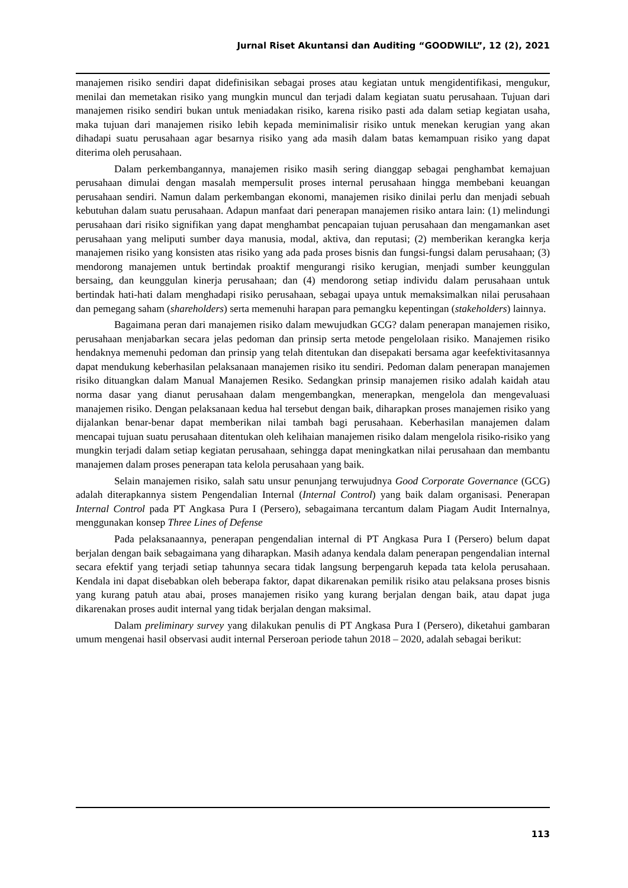Jurnal Riset Akuntansi dan Auditing “GOODWILL”, 12 (2), 2021
manajemen risiko sendiri dapat didefinisikan sebagai proses atau kegiatan untuk mengidentifikasi, mengukur, menilai dan memetakan risiko yang mungkin muncul dan terjadi dalam kegiatan suatu perusahaan. Tujuan dari manajemen risiko sendiri bukan untuk meniadakan risiko, karena risiko pasti ada dalam setiap kegiatan usaha, maka tujuan dari manajemen risiko lebih kepada meminimalisir risiko untuk menekan kerugian yang akan dihadapi suatu perusahaan agar besarnya risiko yang ada masih dalam batas kemampuan risiko yang dapat diterima oleh perusahaan.
Dalam perkembangannya, manajemen risiko masih sering dianggap sebagai penghambat kemajuan perusahaan dimulai dengan masalah mempersulit proses internal perusahaan hingga membebani keuangan perusahaan sendiri. Namun dalam perkembangan ekonomi, manajemen risiko dinilai perlu dan menjadi sebuah kebutuhan dalam suatu perusahaan. Adapun manfaat dari penerapan manajemen risiko antara lain: (1) melindungi perusahaan dari risiko signifikan yang dapat menghambat pencapaian tujuan perusahaan dan mengamankan aset perusahaan yang meliputi sumber daya manusia, modal, aktiva, dan reputasi; (2) memberikan kerangka kerja manajemen risiko yang konsisten atas risiko yang ada pada proses bisnis dan fungsi-fungsi dalam perusahaan; (3) mendorong manajemen untuk bertindak proaktif mengurangi risiko kerugian, menjadi sumber keunggulan bersaing, dan keunggulan kinerja perusahaan; dan (4) mendorong setiap individu dalam perusahaan untuk bertindak hati-hati dalam menghadapi risiko perusahaan, sebagai upaya untuk memaksimalkan nilai perusahaan dan pemegang saham (shareholders) serta memenuhi harapan para pemangku kepentingan (stakeholders) lainnya.
Bagaimana peran dari manajemen risiko dalam mewujudkan GCG? dalam penerapan manajemen risiko, perusahaan menjabarkan secara jelas pedoman dan prinsip serta metode pengelolaan risiko. Manajemen risiko hendaknya memenuhi pedoman dan prinsip yang telah ditentukan dan disepakati bersama agar keefektivitasannya dapat mendukung keberhasilan pelaksanaan manajemen risiko itu sendiri. Pedoman dalam penerapan manajemen risiko dituangkan dalam Manual Manajemen Resiko. Sedangkan prinsip manajemen risiko adalah kaidah atau norma dasar yang dianut perusahaan dalam mengembangkan, menerapkan, mengelola dan mengevaluasi manajemen risiko. Dengan pelaksanaan kedua hal tersebut dengan baik, diharapkan proses manajemen risiko yang dijalankan benar-benar dapat memberikan nilai tambah bagi perusahaan. Keberhasilan manajemen dalam mencapai tujuan suatu perusahaan ditentukan oleh kelihaian manajemen risiko dalam mengelola risiko-risiko yang mungkin terjadi dalam setiap kegiatan perusahaan, sehingga dapat meningkatkan nilai perusahaan dan membantu manajemen dalam proses penerapan tata kelola perusahaan yang baik.
Selain manajemen risiko, salah satu unsur penunjang terwujudnya Good Corporate Governance (GCG) adalah diterapkannya sistem Pengendalian Internal (Internal Control) yang baik dalam organisasi. Penerapan Internal Control pada PT Angkasa Pura I (Persero), sebagaimana tercantum dalam Piagam Audit Internalnya, menggunakan konsep Three Lines of Defense
Pada pelaksanaannya, penerapan pengendalian internal di PT Angkasa Pura I (Persero) belum dapat berjalan dengan baik sebagaimana yang diharapkan. Masih adanya kendala dalam penerapan pengendalian internal secara efektif yang terjadi setiap tahunnya secara tidak langsung berpengaruh kepada tata kelola perusahaan. Kendala ini dapat disebabkan oleh beberapa faktor, dapat dikarenakan pemilik risiko atau pelaksana proses bisnis yang kurang patuh atau abai, proses manajemen risiko yang kurang berjalan dengan baik, atau dapat juga dikarenakan proses audit internal yang tidak berjalan dengan maksimal.
Dalam preliminary survey yang dilakukan penulis di PT Angkasa Pura I (Persero), diketahui gambaran umum mengenai hasil observasi audit internal Perseroan periode tahun 2018 – 2020, adalah sebagai berikut:
113